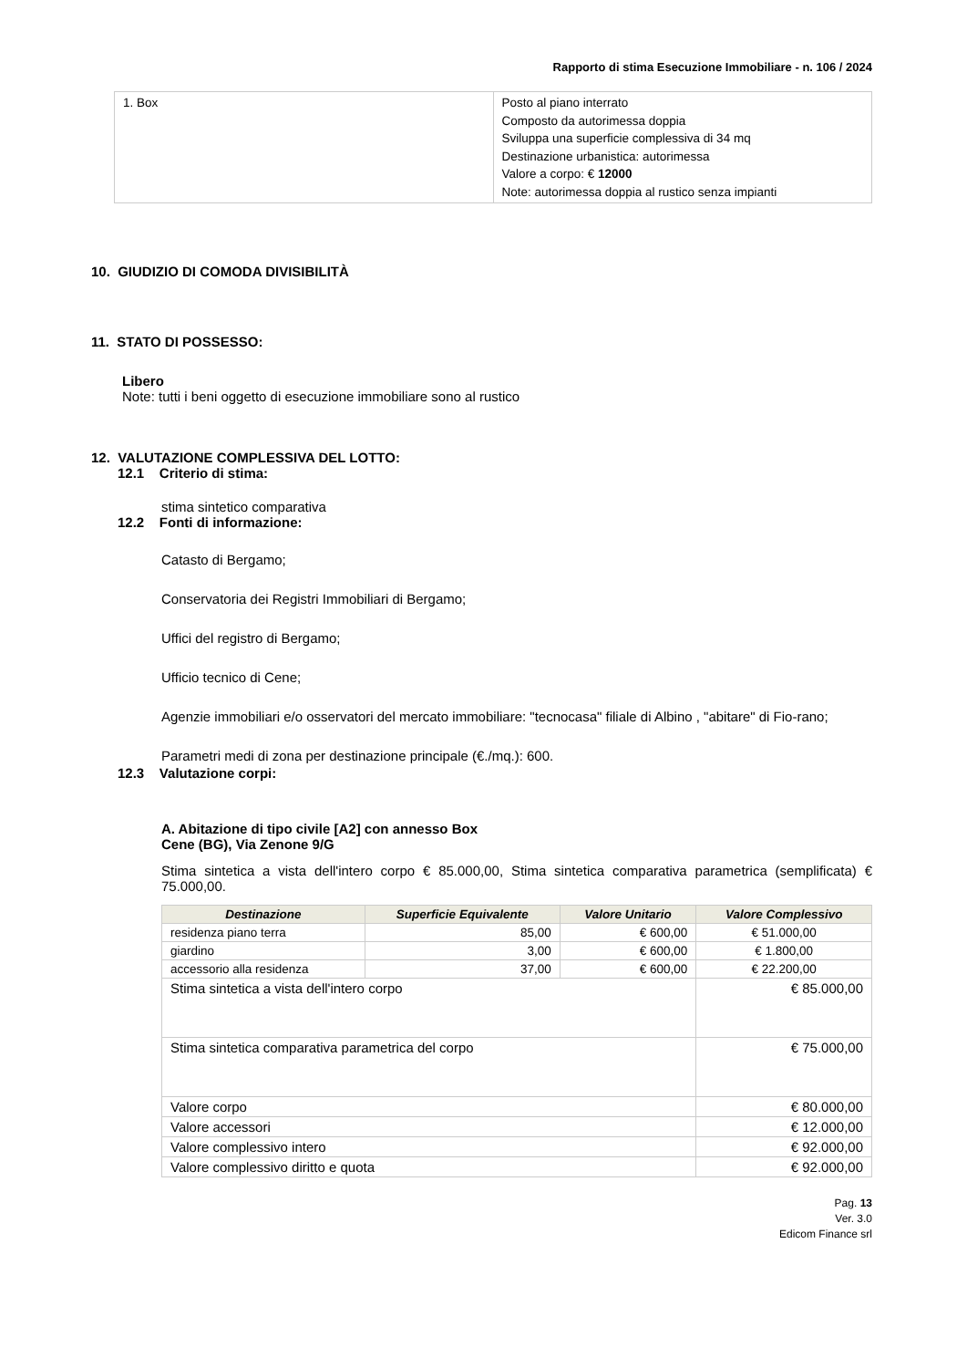Rapporto di stima Esecuzione Immobiliare - n. 106 / 2024
| 1. Box | Posto al piano interrato Composto da autorimessa doppia Sviluppa una superficie complessiva di 34 mq Destinazione urbanistica: autorimessa Valore a corpo: € 12000 Note: autorimessa doppia al rustico senza impianti |
10. GIUDIZIO DI COMODA DIVISIBILITÀ
11. STATO DI POSSESSO:
Libero
Note: tutti i beni oggetto di esecuzione immobiliare sono al rustico
12. VALUTAZIONE COMPLESSIVA DEL LOTTO:
12.1 Criterio di stima:
stima sintetico comparativa
12.2 Fonti di informazione:
Catasto di Bergamo;
Conservatoria dei Registri Immobiliari di Bergamo;
Uffici del registro di Bergamo;
Ufficio tecnico di Cene;
Agenzie immobiliari e/o osservatori del mercato immobiliare: "tecnocasa" filiale di Albino , "abitare" di Fio-rano;
Parametri medi di zona per destinazione principale (€./mq.): 600.
12.3 Valutazione corpi:
A. Abitazione di tipo civile [A2] con annesso Box
Cene (BG), Via Zenone 9/G
Stima sintetica a vista dell'intero corpo € 85.000,00, Stima sintetica comparativa parametrica (semplificata) € 75.000,00.
| Destinazione | Superficie Equivalente | Valore Unitario | Valore Complessivo |
| --- | --- | --- | --- |
| residenza piano terra | 85,00 | € 600,00 | € 51.000,00 |
| giardino | 3,00 | € 600,00 | € 1.800,00 |
| accessorio alla residenza | 37,00 | € 600,00 | € 22.200,00 |
| Stima sintetica a vista dell'intero corpo | | | € 85.000,00 |
| Stima sintetica comparativa parametrica del corpo | | | € 75.000,00 |
| Valore corpo | | | € 80.000,00 |
| Valore accessori | | | € 12.000,00 |
| Valore complessivo intero | | | € 92.000,00 |
| Valore complessivo diritto e quota | | | € 92.000,00 |
Pag. 13
Ver. 3.0
Edicom Finance srl